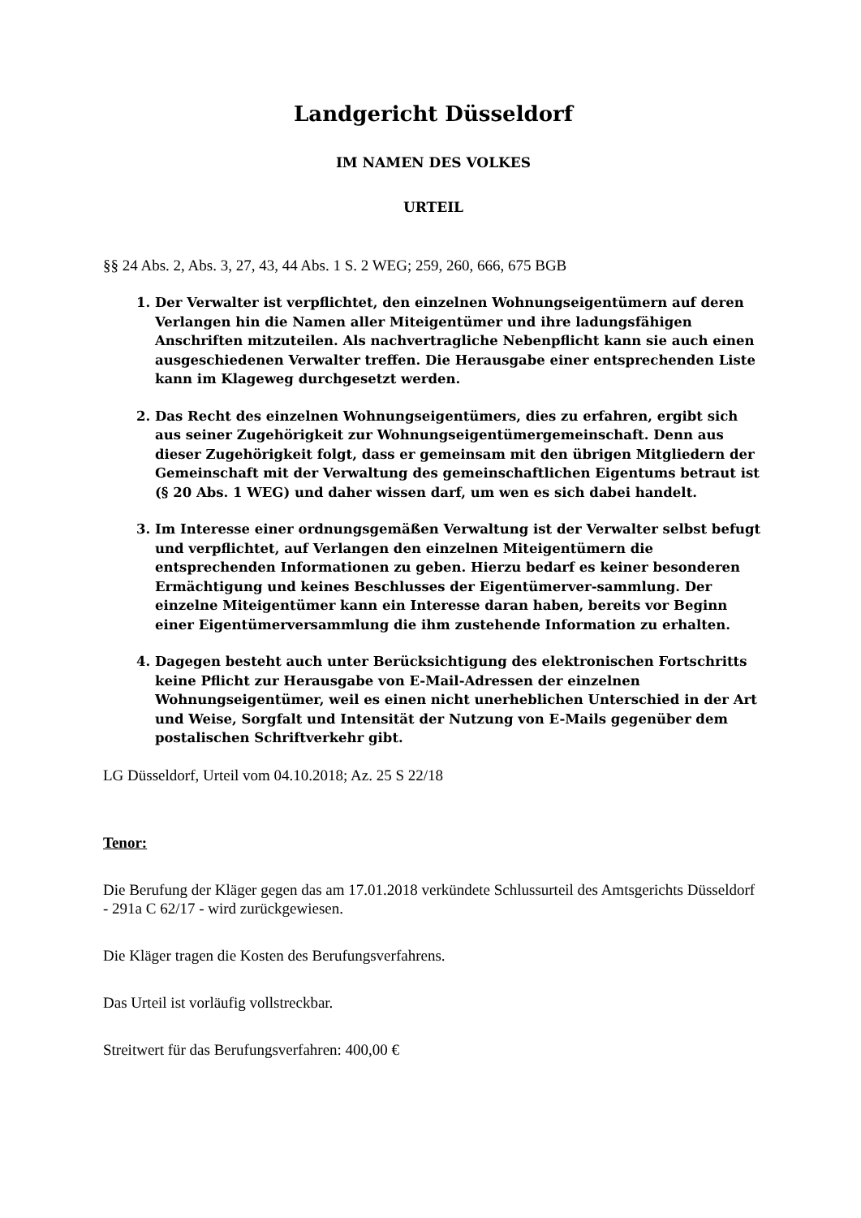Landgericht Düsseldorf
IM NAMEN DES VOLKES
URTEIL
§§ 24 Abs. 2, Abs. 3, 27, 43, 44 Abs. 1 S. 2 WEG; 259, 260, 666, 675 BGB
1. Der Verwalter ist verpflichtet, den einzelnen Wohnungseigentümern auf deren Verlangen hin die Namen aller Miteigentümer und ihre ladungsfähigen Anschriften mitzuteilen. Als nachvertragliche Nebenpflicht kann sie auch einen ausgeschiedenen Verwalter treffen. Die Herausgabe einer entsprechenden Liste kann im Klageweg durchgesetzt werden.
2. Das Recht des einzelnen Wohnungseigentümers, dies zu erfahren, ergibt sich aus seiner Zugehörigkeit zur Wohnungseigentümergemeinschaft. Denn aus dieser Zugehörigkeit folgt, dass er gemeinsam mit den übrigen Mitgliedern der Gemeinschaft mit der Verwaltung des gemeinschaftlichen Eigentums betraut ist (§ 20 Abs. 1 WEG) und daher wissen darf, um wen es sich dabei handelt.
3. Im Interesse einer ordnungsgemäßen Verwaltung ist der Verwalter selbst befugt und verpflichtet, auf Verlangen den einzelnen Miteigentümern die entsprechenden Informationen zu geben. Hierzu bedarf es keiner besonderen Ermächtigung und keines Beschlusses der Eigentümerver-sammlung. Der einzelne Miteigentümer kann ein Interesse daran haben, bereits vor Beginn einer Eigentümerversammlung die ihm zustehende Information zu erhalten.
4. Dagegen besteht auch unter Berücksichtigung des elektronischen Fortschritts keine Pflicht zur Herausgabe von E-Mail-Adressen der einzelnen Wohnungseigentümer, weil es einen nicht unerheblichen Unterschied in der Art und Weise, Sorgfalt und Intensität der Nutzung von E-Mails gegenüber dem postalischen Schriftverkehr gibt.
LG Düsseldorf, Urteil vom 04.10.2018; Az. 25 S 22/18
Tenor:
Die Berufung der Kläger gegen das am 17.01.2018 verkündete Schlussurteil des Amtsgerichts Düsseldorf - 291a C 62/17 - wird zurückgewiesen.
Die Kläger tragen die Kosten des Berufungsverfahrens.
Das Urteil ist vorläufig vollstreckbar.
Streitwert für das Berufungsverfahren: 400,00 €